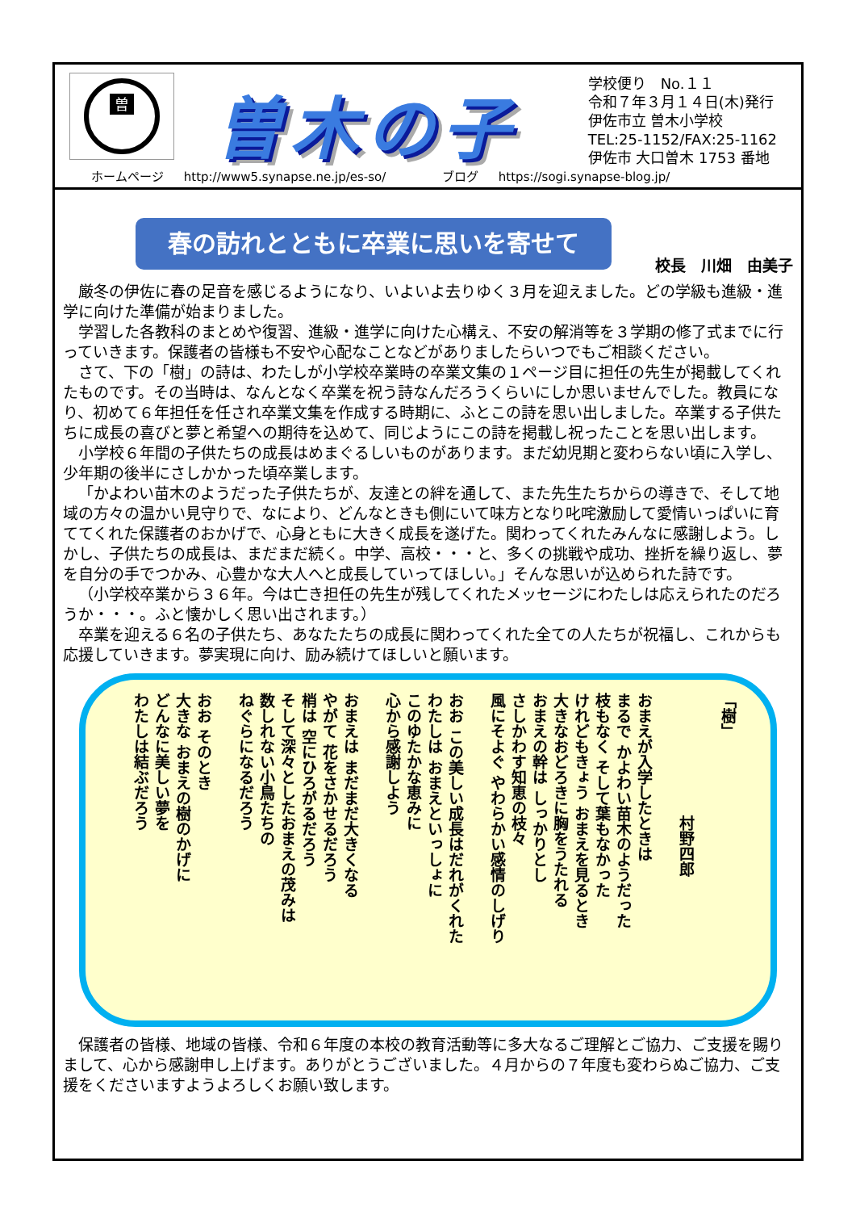曽
曽木の子
学校便り　No.１１
令和７年３月１４日(木)発行
伊佐市立 曽木小学校
TEL:25-1152/FAX:25-1162
伊佐市 大口曽木 1753 番地
ホームページ http://www5.synapse.ne.jp/es-so/ 　　　ブログ https://sogi.synapse-blog.jp/
春の訪れとともに卒業に思いを寄せて
校長　川畑　由美子
厳冬の伊佐に春の足音を感じるようになり、いよいよ去りゆく３月を迎えました。どの学級も進級・進学に向けた準備が始まりました。
学習した各教科のまとめや復習、進級・進学に向けた心構え、不安の解消等を３学期の修了式までに行っていきます。保護者の皆様も不安や心配なことなどがありましたらいつでもご相談ください。
さて、下の「樹」の詩は、わたしが小学校卒業時の卒業文集の１ページ目に担任の先生が掲載してくれたものです。その当時は、なんとなく卒業を祝う詩なんだろうくらいにしか思いませんでした。教員になり、初めて６年担任を任され卒業文集を作成する時期に、ふとこの詩を思い出しました。卒業する子供たちに成長の喜びと夢と希望への期待を込めて、同じようにこの詩を掲載し祝ったことを思い出します。
小学校６年間の子供たちの成長はめまぐるしいものがあります。まだ幼児期と変わらない頃に入学し、少年期の後半にさしかかった頃卒業します。
「かよわい苗木のようだった子供たちが、友達との絆を通して、また先生たちからの導きで、そして地域の方々の温かい見守りで、なにより、どんなときも側にいて味方となり叱咤激励して愛情いっぱいに育ててくれた保護者のおかげで、心身ともに大きく成長を遂げた。関わってくれたみんなに感謝しよう。しかし、子供たちの成長は、まだまだ続く。中学、高校・・・と、多くの挑戦や成功、挫折を繰り返し、夢を自分の手でつかみ、心豊かな大人へと成長していってほしい。」そんな思いが込められた詩です。
（小学校卒業から３６年。今は亡き担任の先生が残してくれたメッセージにわたしは応えられたのだろうか・・・。ふと懐かしく思い出されます。）
卒業を迎える６名の子供たち、あなたたちの成長に関わってくれた全ての人たちが祝福し、これからも応援していきます。夢実現に向け、励み続けてほしいと願います。
「樹」
　　　　　　　　村野四郎
おまえが入学したときは
まるで かよわい苗木のようだった
枝もなく そして葉もなかった
けれどもきょう おまえを見るとき
大きなおどろきに胸をうたれる
おまえの幹は しっかりとし
さしかわす知恵の枝々
風にそよぐ やわらかい感情のしげり
おお この美しい成長はだれがくれた
わたしは おまえといっしょに
このゆたかな恵みに
心から感謝しよう
おまえは まだまだ大きくなる
やがて 花をさかせるだろう
梢は 空にひろがるだろう
そして深々としたおまえの茂みは
数しれない小鳥たちの
ねぐらになるだろう
おお そのとき
大きな おまえの樹のかげに
どんなに美しい夢を
わたしは結ぶだろう
保護者の皆様、地域の皆様、令和６年度の本校の教育活動等に多大なるご理解とご協力、ご支援を賜りまして、心から感謝申し上げます。ありがとうございました。４月からの７年度も変わらぬご協力、ご支援をくださいますようよろしくお願い致します。